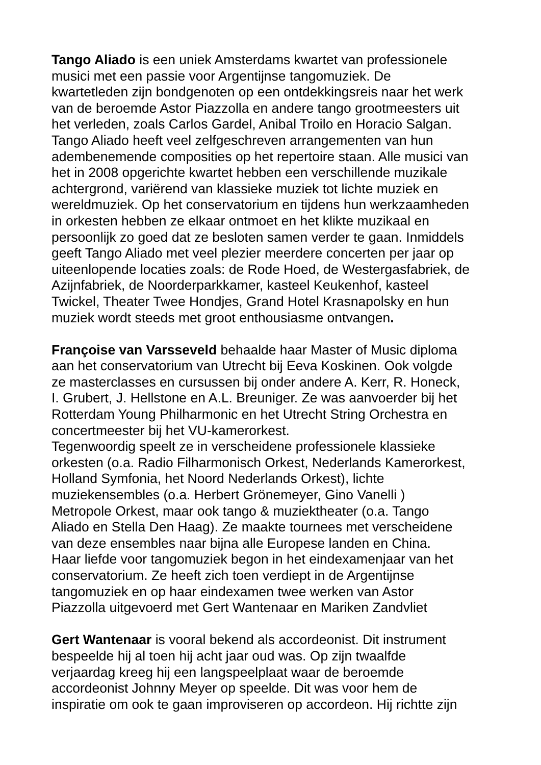Tango Aliado is een uniek Amsterdams kwartet van professionele
musici met een passie voor Argentijnse tangomuziek. De
kwartetleden zijn bondgenoten op een ontdekkingsreis naar het werk
van de beroemde Astor Piazzolla en andere tango grootmeesters uit
het verleden, zoals Carlos Gardel, Anibal Troilo en Horacio Salgan.
Tango Aliado heeft veel zelfgeschreven arrangementen van hun
adembenemende composities op het repertoire staan. Alle musici van
het in 2008 opgerichte kwartet hebben een verschillende muzikale
achtergrond, variërend van klassieke muziek tot lichte muziek en
wereldmuziek. Op het conservatorium en tijdens hun werkzaamheden
in orkesten hebben ze elkaar ontmoet en het klikte muzikaal en
persoonlijk zo goed dat ze besloten samen verder te gaan. Inmiddels
geeft Tango Aliado met veel plezier meerdere concerten per jaar op
uiteenlopende locaties zoals: de Rode Hoed, de Westergasfabriek, de
Azijnfabriek, de Noorderparkkamer, kasteel Keukenhof, kasteel
Twickel, Theater Twee Hondjes, Grand Hotel Krasnapolsky en hun
muziek wordt steeds met groot enthousiasme ontvangen.
Françoise van Varsseveld behaalde haar Master of Music diploma
aan het conservatorium van Utrecht bij Eeva Koskinen. Ook volgde
ze masterclasses en cursussen bij onder andere A. Kerr, R. Honeck,
I. Grubert, J. Hellstone en A.L. Breuniger. Ze was aanvoerder bij het
Rotterdam Young Philharmonic en het Utrecht String Orchestra en
concertmeester bij het VU-kamerorkest.
Tegenwoordig speelt ze in verscheidene professionele klassieke
orkesten (o.a. Radio Filharmonisch Orkest, Nederlands Kamerorkest,
Holland Symfonia, het Noord Nederlands Orkest), lichte
muziekensembles (o.a. Herbert Grönemeyer, Gino Vanelli )
Metropole Orkest, maar ook tango & muziektheater (o.a. Tango
Aliado en Stella Den Haag). Ze maakte tournees met verscheidene
van deze ensembles naar bijna alle Europese landen en China.
Haar liefde voor tangomuziek begon in het eindexamenjaar van het
conservatorium. Ze heeft zich toen verdiept in de Argentijnse
tangomuziek en op haar eindexamen twee werken van Astor
Piazzolla uitgevoerd met Gert Wantenaar en Mariken Zandvliet
Gert Wantenaar is vooral bekend als accordeonist. Dit instrument
bespeelde hij al toen hij acht jaar oud was. Op zijn twaalfde
verjaardag kreeg hij een langspeelplaat waar de beroemde
accordeonist Johnny Meyer op speelde. Dit was voor hem de
inspiratie om ook te gaan improviseren op accordeon. Hij richtte zijn